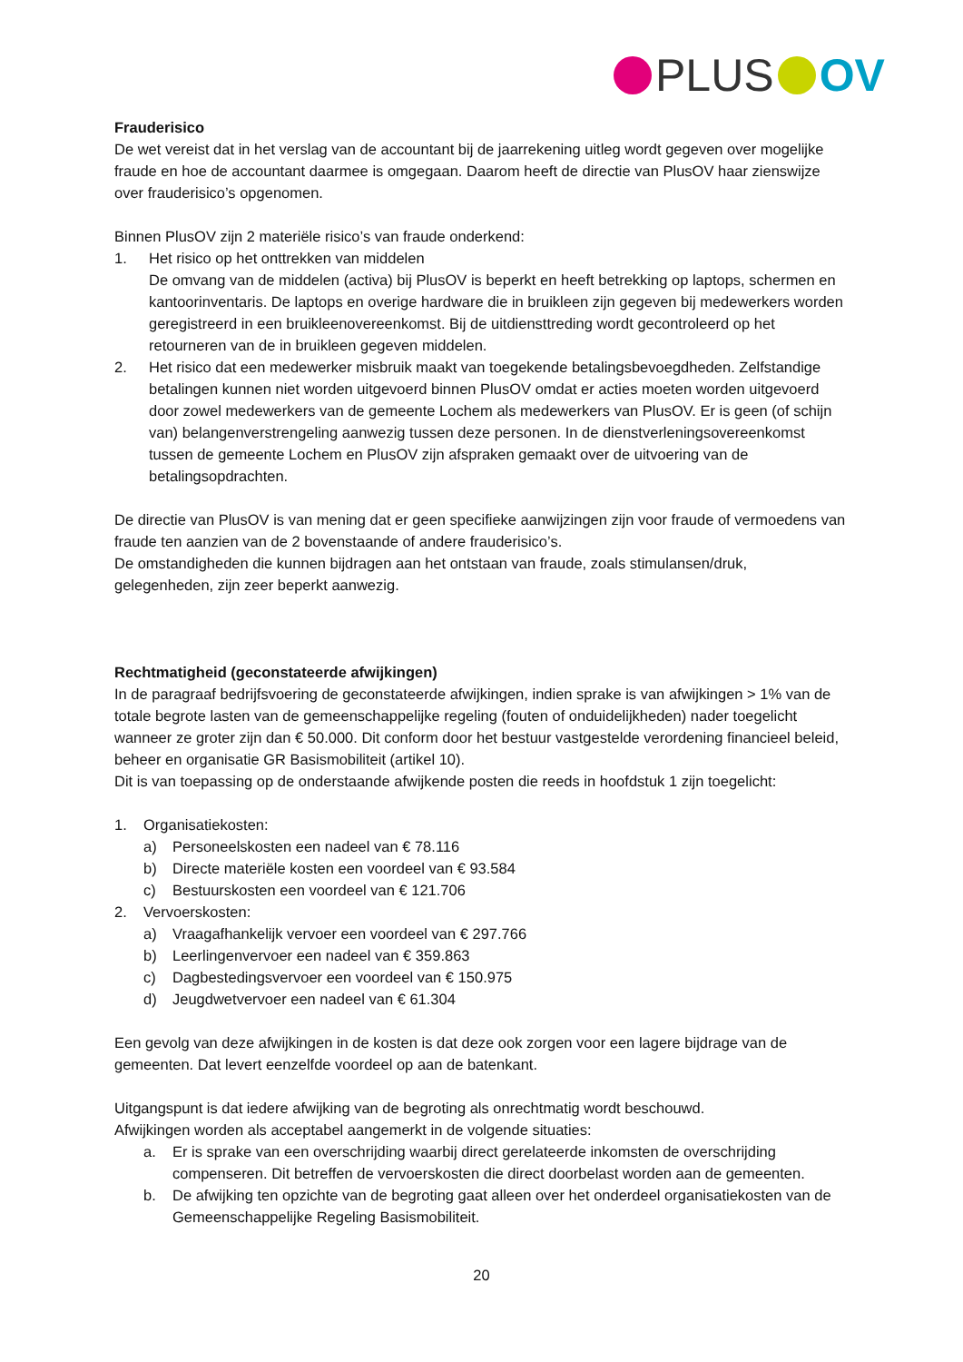PLUS OV
Frauderisico
De wet vereist dat in het verslag van de accountant bij de jaarrekening uitleg wordt gegeven over mogelijke fraude en hoe de accountant daarmee is omgegaan. Daarom heeft de directie van PlusOV haar zienswijze over frauderisico’s opgenomen.
Binnen PlusOV zijn 2 materiële risico’s van fraude onderkend:
1. Het risico op het onttrekken van middelen
De omvang van de middelen (activa) bij PlusOV is beperkt en heeft betrekking op laptops, schermen en kantoorinventaris. De laptops en overige hardware die in bruikleen zijn gegeven bij medewerkers worden geregistreerd in een bruikleenovereenkomst. Bij de uitdiensttreding wordt gecontroleerd op het retourneren van de in bruikleen gegeven middelen.
2. Het risico dat een medewerker misbruik maakt van toegekende betalingsbevoegdheden. Zelfstandige betalingen kunnen niet worden uitgevoerd binnen PlusOV omdat er acties moeten worden uitgevoerd door zowel medewerkers van de gemeente Lochem als medewerkers van PlusOV. Er is geen (of schijn van) belangenverstrengeling aanwezig tussen deze personen. In de dienstverleningsovereenkomst tussen de gemeente Lochem en PlusOV zijn afspraken gemaakt over de uitvoering van de betalingsopdrachten.
De directie van PlusOV is van mening dat er geen specifieke aanwijzingen zijn voor fraude of vermoedens van fraude ten aanzien van de 2 bovenstaande of andere frauderisico’s.
De omstandigheden die kunnen bijdragen aan het ontstaan van fraude, zoals stimulansen/druk, gelegenheden, zijn zeer beperkt aanwezig.
Rechtmatigheid (geconstateerde afwijkingen)
In de paragraaf bedrijfsvoering de geconstateerde afwijkingen, indien sprake is van afwijkingen > 1% van de totale begrote lasten van de gemeenschappelijke regeling (fouten of onduidelijkheden) nader toegelicht wanneer ze groter zijn dan € 50.000. Dit conform door het bestuur vastgestelde verordening financieel beleid, beheer en organisatie GR Basismobiliteit (artikel 10).
Dit is van toepassing op de onderstaande afwijkende posten die reeds in hoofdstuk 1 zijn toegelicht:
1. Organisatiekosten:
a) Personeelskosten een nadeel van € 78.116
b) Directe materiële kosten een voordeel van € 93.584
c) Bestuurskosten een voordeel van € 121.706
2. Vervoerskosten:
a) Vraagafhankelijk vervoer een voordeel van € 297.766
b) Leerlingenvervoer een nadeel van € 359.863
c) Dagbestedingsvervoer een voordeel van € 150.975
d) Jeugdwetvervoer een nadeel van € 61.304
Een gevolg van deze afwijkingen in de kosten is dat deze ook zorgen voor een lagere bijdrage van de gemeenten. Dat levert eenzelfde voordeel op aan de batenkant.
Uitgangspunt is dat iedere afwijking van de begroting als onrechtmatig wordt beschouwd.
Afwijkingen worden als acceptabel aangemerkt in de volgende situaties:
a. Er is sprake van een overschrijding waarbij direct gerelateerde inkomsten de overschrijding compenseren. Dit betreffen de vervoerskosten die direct doorbelast worden aan de gemeenten.
b. De afwijking ten opzichte van de begroting gaat alleen over het onderdeel organisatiekosten van de Gemeenschappelijke Regeling Basismobiliteit.
20